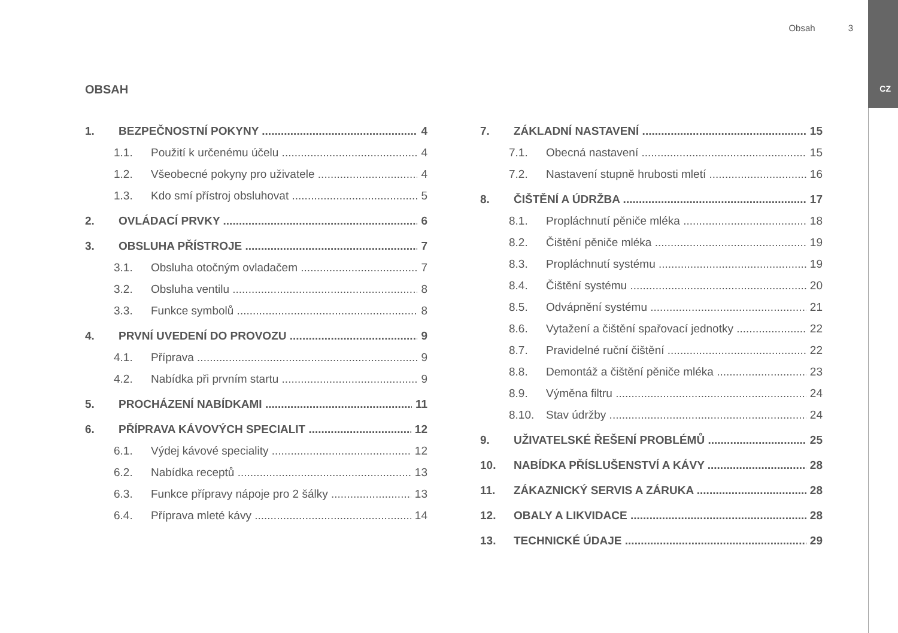Obsah 3
CZ OBSAH
1. BEZPEČNOSTNÍ POKYNY 4
1.1. Použití k určenému účelu 4
1.2. Všeobecné pokyny pro uživatele 4
1.3. Kdo smí přístroj obsluhovat 5
2. OVLÁDACÍ PRVKY 6
3. OBSLUHA PŘÍSTROJE 7
3.1. Obsluha otočným ovladačem 7
3.2. Obsluha ventilu 8
3.3. Funkce symbolů 8
4. PRVNÍ UVEDENÍ DO PROVOZU 9
4.1. Příprava 9
4.2. Nabídka při prvním startu 9
5. PROCHÁZENÍ NABÍDKAMI 11
6. PŘÍPRAVA KÁVOVÝCH SPECIALIT 12
6.1. Výdej kávové speciality 12
6.2. Nabídka receptů 13
6.3. Funkce přípravy nápoje pro 2 šálky 13
6.4. Příprava mleté kávy 14
7. ZÁKLADNÍ NASTAVENÍ 15
7.1. Obecná nastavení 15
7.2. Nastavení stupně hrubosti mletí 16
8. ČIŠTĚNÍ A ÚDRŽBA 17
8.1. Propláchnutí pěniče mléka 18
8.2. Čištění pěniče mléka 19
8.3. Propláchnutí systému 19
8.4. Čištění systému 20
8.5. Odvápnění systému 21
8.6. Vytažení a čištění spařovací jednotky 22
8.7. Pravidelné ruční čištění 22
8.8. Demontáž a čištění pěniče mléka 23
8.9. Výměna filtru 24
8.10. Stav údržby 24
9. UŽIVATELSKÉ ŘEŠENÍ PROBLÉMŮ 25
10. NABÍDKA PŘÍSLUŠENSTVÍ A KÁVY 28
11. ZÁKAZNICKÝ SERVIS A ZÁRUKA 28
12. OBALY A LIKVIDACE 28
13. TECHNICKÉ ÚDAJE 29